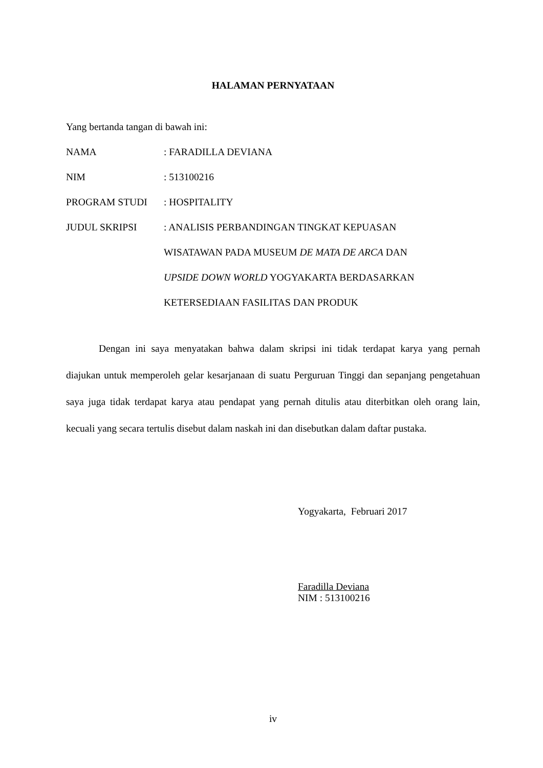HALAMAN PERNYATAAN
Yang bertanda tangan di bawah ini:
NAMA : FARADILLA DEVIANA
NIM : 513100216
PROGRAM STUDI : HOSPITALITY
JUDUL SKRIPSI : ANALISIS PERBANDINGAN TINGKAT KEPUASAN
WISATAWAN PADA MUSEUM DE MATA DE ARCA DAN
UPSIDE DOWN WORLD YOGYAKARTA BERDASARKAN
KETERSEDIAAN FASILITAS DAN PRODUK
Dengan ini saya menyatakan bahwa dalam skripsi ini tidak terdapat karya yang pernah diajukan untuk memperoleh gelar kesarjanaan di suatu Perguruan Tinggi dan sepanjang pengetahuan saya juga tidak terdapat karya atau pendapat yang pernah ditulis atau diterbitkan oleh orang lain, kecuali yang secara tertulis disebut dalam naskah ini dan disebutkan dalam daftar pustaka.
Yogyakarta, Februari 2017
Faradilla Deviana
NIM : 513100216
iv